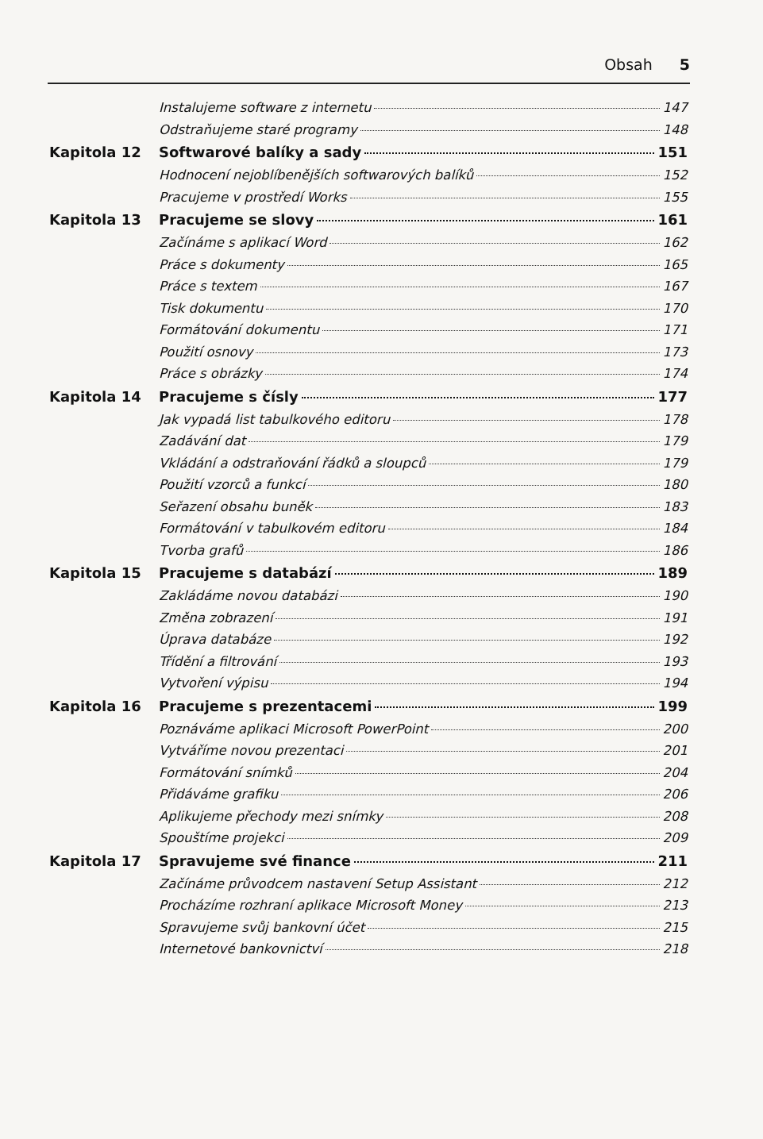Obsah 5
Instalujeme software z internetu 147
Odstraňujeme staré programy 148
Kapitola 12 Softwarové balíky a sady 151
Hodnocení nejoblíbenějších softwarových balíků 152
Pracujeme v prostředí Works 155
Kapitola 13 Pracujeme se slovy 161
Začínáme s aplikací Word 162
Práce s dokumenty 165
Práce s textem 167
Tisk dokumentu 170
Formátování dokumentu 171
Použití osnovy 173
Práce s obrázky 174
Kapitola 14 Pracujeme s čísly 177
Jak vypadá list tabulkového editoru 178
Zadávání dat 179
Vkládání a odstraňování řádků a sloupců 179
Použití vzorců a funkcí 180
Seřazení obsahu buněk 183
Formátování v tabulkovém editoru 184
Tvorba grafů 186
Kapitola 15 Pracujeme s databází 189
Zakládáme novou databázi 190
Změna zobrazení 191
Úprava databáze 192
Třídění a filtrování 193
Vytvoření výpisu 194
Kapitola 16 Pracujeme s prezentacemi 199
Poznáváme aplikaci Microsoft PowerPoint 200
Vytváříme novou prezentaci 201
Formátování snímků 204
Přidáváme grafiku 206
Aplikujeme přechody mezi snímky 208
Spouštíme projekci 209
Kapitola 17 Spravujeme své finance 211
Začínáme průvodcem nastavení Setup Assistant 212
Procházíme rozhraní aplikace Microsoft Money 213
Spravujeme svůj bankovní účet 215
Internetové bankovnictví 218